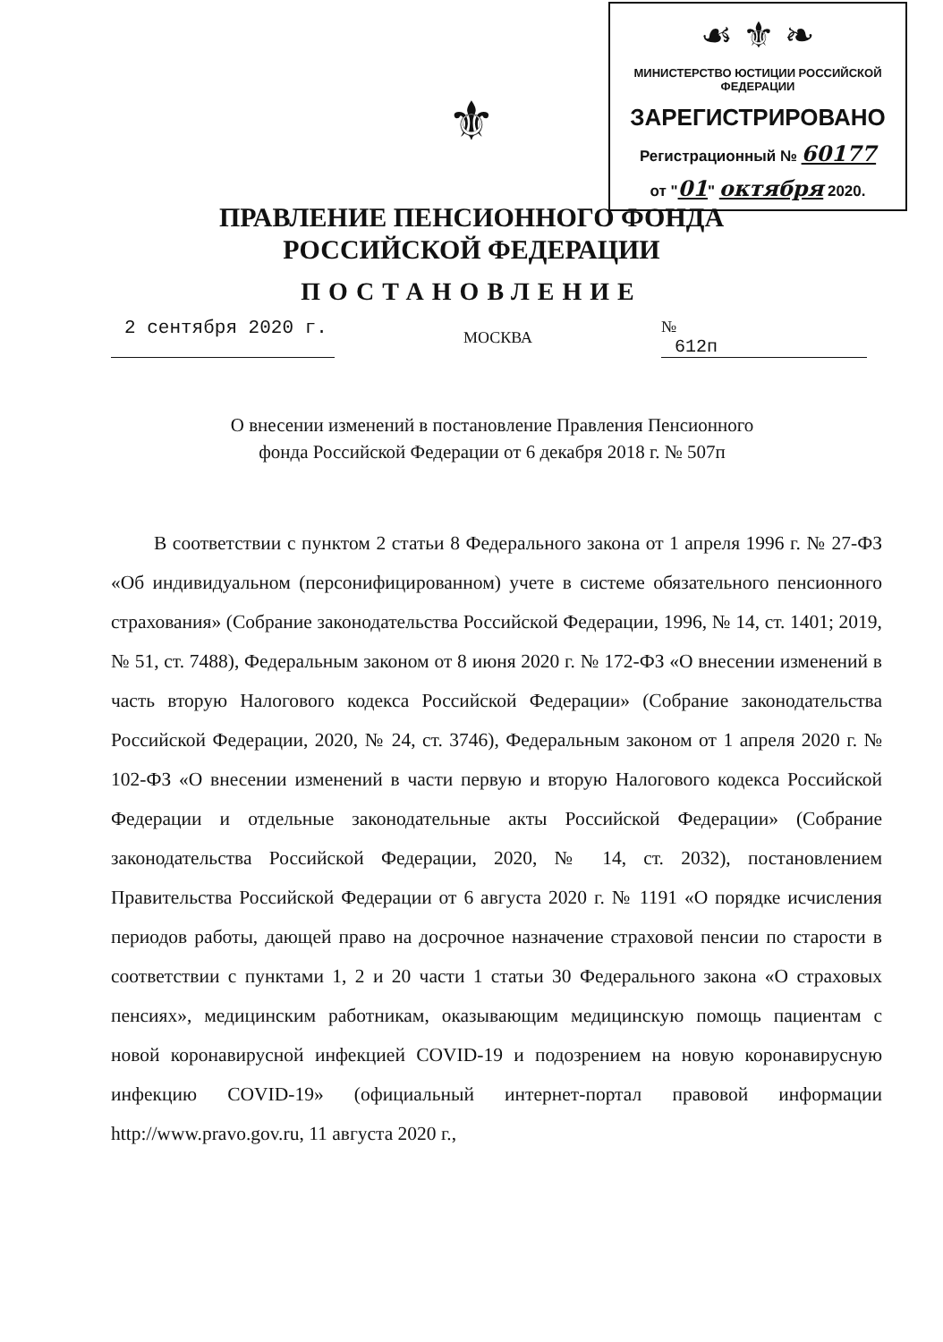☙ ⚜ ❧
МИНИСТЕРСТВО ЮСТИЦИИ РОССИЙСКОЙ ФЕДЕРАЦИИ
ЗАРЕГИСТРИРОВАНО
Регистрационный № 60177
от "01" октября 2020.
⚜
ПРАВЛЕНИЕ ПЕНСИОННОГО ФОНДА
РОССИЙСКОЙ ФЕДЕРАЦИИ
ПОСТАНОВЛЕНИЕ
2 сентября 2020 г.
МОСКВА
№ 612п
О внесении изменений в постановление Правления Пенсионного
фонда Российской Федерации от 6 декабря 2018 г. № 507п
В соответствии с пунктом 2 статьи 8 Федерального закона от 1 апреля 1996 г. № 27-ФЗ «Об индивидуальном (персонифицированном) учете в системе обязательного пенсионного страхования» (Собрание законодательства Российской Федерации, 1996, № 14, ст. 1401; 2019, № 51, ст. 7488), Федеральным законом от 8 июня 2020 г. № 172-ФЗ «О внесении изменений в часть вторую Налогового кодекса Российской Федерации» (Собрание законодательства Российской Федерации, 2020, № 24, ст. 3746), Федеральным законом от 1 апреля 2020 г. № 102-ФЗ «О внесении изменений в части первую и вторую Налогового кодекса Российской Федерации и отдельные законодательные акты Российской Федерации» (Собрание законодательства Российской Федерации, 2020, № 14, ст. 2032), постановлением Правительства Российской Федерации от 6 августа 2020 г. № 1191 «О порядке исчисления периодов работы, дающей право на досрочное назначение страховой пенсии по старости в соответствии с пунктами 1, 2 и 20 части 1 статьи 30 Федерального закона «О страховых пенсиях», медицинским работникам, оказывающим медицинскую помощь пациентам с новой коронавирусной инфекцией COVID-19 и подозрением на новую коронавирусную инфекцию COVID-19» (официальный интернет-портал правовой информации http://www.pravo.gov.ru, 11 августа 2020 г.,